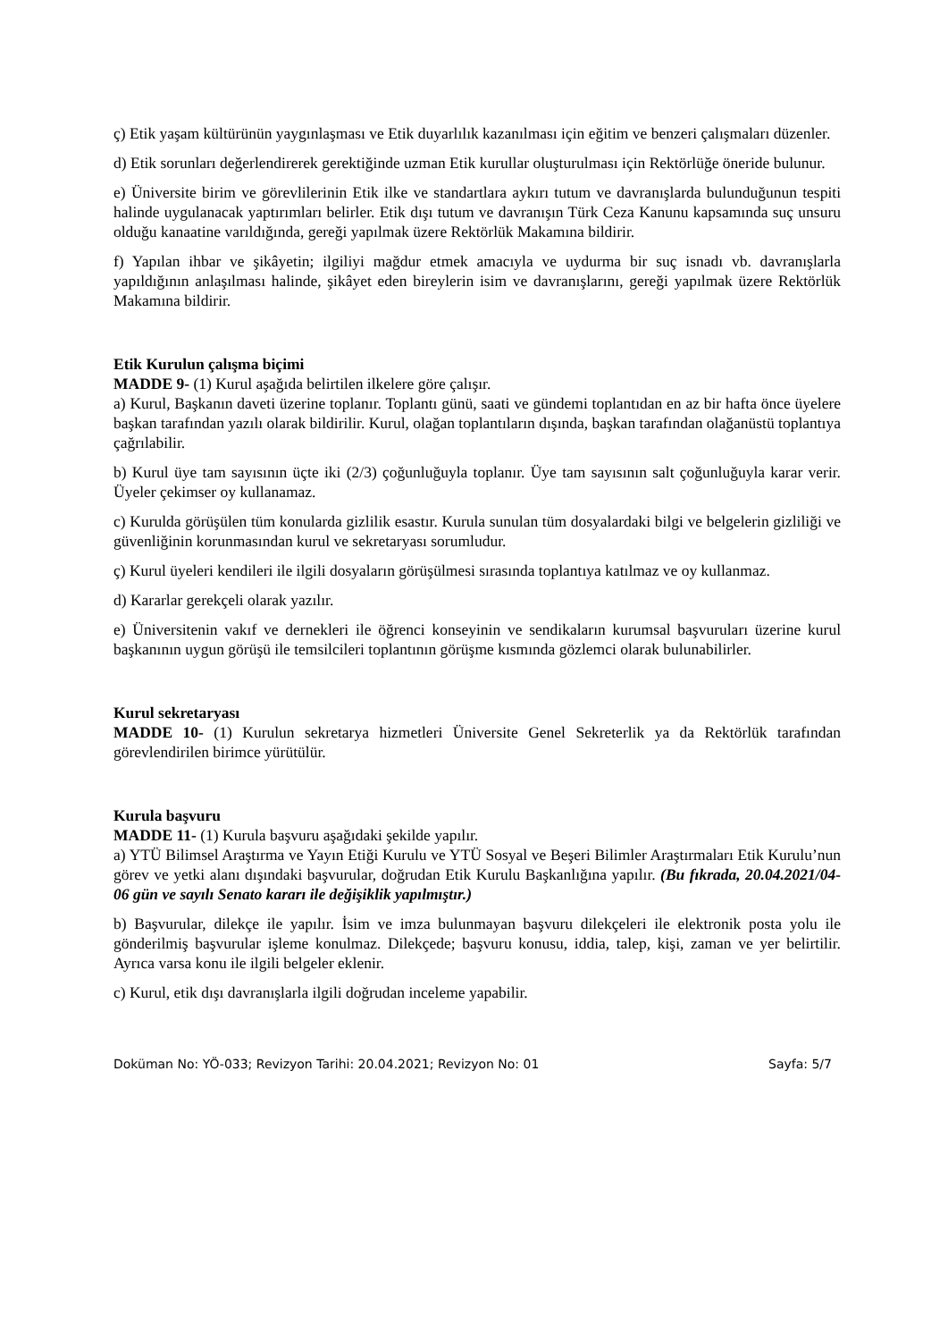ç) Etik yaşam kültürünün yaygınlaşması ve Etik duyarlılık kazanılması için eğitim ve benzeri çalışmaları düzenler.
d) Etik sorunları değerlendirerek gerektiğinde uzman Etik kurullar oluşturulması için Rektörlüğe öneride bulunur.
e) Üniversite birim ve görevlilerinin Etik ilke ve standartlara aykırı tutum ve davranışlarda bulunduğunun tespiti halinde uygulanacak yaptırımları belirler. Etik dışı tutum ve davranışın Türk Ceza Kanunu kapsamında suç unsuru olduğu kanaatine varıldığında, gereği yapılmak üzere Rektörlük Makamına bildirir.
f) Yapılan ihbar ve şikâyetin; ilgiliyi mağdur etmek amacıyla ve uydurma bir suç isnadı vb. davranışlarla yapıldığının anlaşılması halinde, şikâyet eden bireylerin isim ve davranışlarını, gereği yapılmak üzere Rektörlük Makamına bildirir.
Etik Kurulun çalışma biçimi
MADDE 9- (1) Kurul aşağıda belirtilen ilkelere göre çalışır.
a) Kurul, Başkanın daveti üzerine toplanır. Toplantı günü, saati ve gündemi toplantıdan en az bir hafta önce üyelere başkan tarafından yazılı olarak bildirilir. Kurul, olağan toplantıların dışında, başkan tarafından olağanüstü toplantıya çağrılabilir.
b) Kurul üye tam sayısının üçte iki (2/3) çoğunluğuyla toplanır. Üye tam sayısının salt çoğunluğuyla karar verir. Üyeler çekimser oy kullanamaz.
c) Kurulda görüşülen tüm konularda gizlilik esastır. Kurula sunulan tüm dosyalardaki bilgi ve belgelerin gizliliği ve güvenliğinin korunmasından kurul ve sekretaryası sorumludur.
ç) Kurul üyeleri kendileri ile ilgili dosyaların görüşülmesi sırasında toplantıya katılmaz ve oy kullanmaz.
d) Kararlar gerekçeli olarak yazılır.
e) Üniversitenin vakıf ve dernekleri ile öğrenci konseyinin ve sendikaların kurumsal başvuruları üzerine kurul başkanının uygun görüşü ile temsilcileri toplantının görüşme kısmında gözlemci olarak bulunabilirler.
Kurul sekretaryası
MADDE 10- (1) Kurulun sekretarya hizmetleri Üniversite Genel Sekreterlik ya da Rektörlük tarafından görevlendirilen birimce yürütülür.
Kurula başvuru
MADDE 11- (1) Kurula başvuru aşağıdaki şekilde yapılır.
a) YTÜ Bilimsel Araştırma ve Yayın Etiği Kurulu ve YTÜ Sosyal ve Beşeri Bilimler Araştırmaları Etik Kurulu’nun görev ve yetki alanı dışındaki başvurular, doğrudan Etik Kurulu Başkanlığına yapılır. (Bu fıkrada, 20.04.2021/04-06 gün ve sayılı Senato kararı ile değişiklik yapılmıştır.)
b) Başvurular, dilekçe ile yapılır. İsim ve imza bulunmayan başvuru dilekçeleri ile elektronik posta yolu ile gönderilmiş başvurular işleme konulmaz. Dilekçede; başvuru konusu, iddia, talep, kişi, zaman ve yer belirtilir. Ayrıca varsa konu ile ilgili belgeler eklenir.
c) Kurul, etik dışı davranışlarla ilgili doğrudan inceleme yapabilir.
Doküman No: YÖ-033; Revizyon Tarihi: 20.04.2021; Revizyon No: 01 Sayfa: 5/7